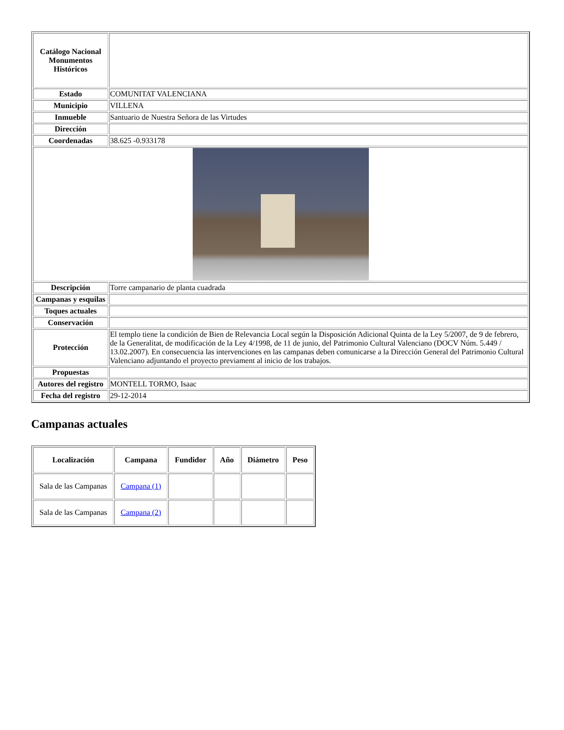| Catálogo Nacional Monumentos Históricos | |
| Estado | COMUNITAT VALENCIANA |
| Municipio | VILLENA |
| Inmueble | Santuario de Nuestra Señora de las Virtudes |
| Dirección | |
| Coordenadas | 38.625 -0.933178 |
| Descripción | Torre campanario de planta cuadrada |
| Campanas y esquilas | |
| Toques actuales | |
| Conservación | |
| Protección | El templo tiene la condición de Bien de Relevancia Local según la Disposición Adicional Quinta de la Ley 5/2007, de 9 de febrero, de la Generalitat, de modificación de la Ley 4/1998, de 11 de junio, del Patrimonio Cultural Valenciano (DOCV Núm. 5.449 / 13.02.2007). En consecuencia las intervenciones en las campanas deben comunicarse a la Dirección General del Patrimonio Cultural Valenciano adjuntando el proyecto previament al inicio de los trabajos. |
| Propuestas | |
| Autores del registro | MONTELL TORMO, Isaac |
| Fecha del registro | 29-12-2014 |
Campanas actuales
| Localización | Campana | Fundidor | Año | Diámetro | Peso |
| --- | --- | --- | --- | --- | --- |
| Sala de las Campanas | Campana (1) | | | | |
| Sala de las Campanas | Campana (2) | | | | |